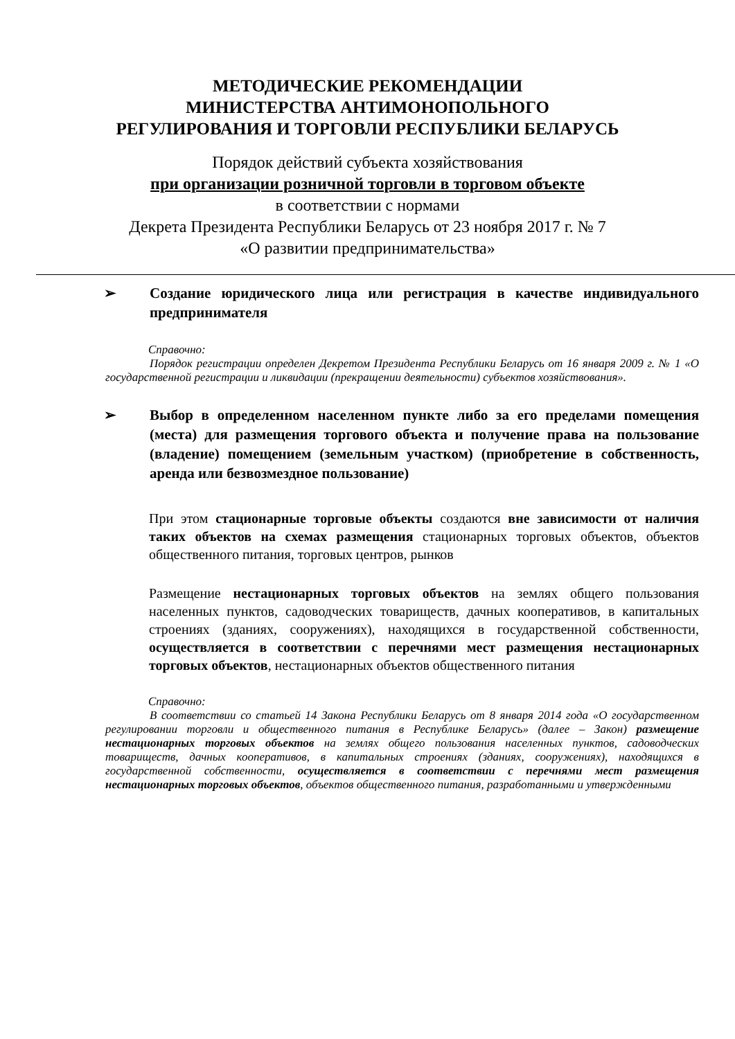МЕТОДИЧЕСКИЕ РЕКОМЕНДАЦИИ
МИНИСТЕРСТВА АНТИМОНОПОЛЬНОГО
РЕГУЛИРОВАНИЯ И ТОРГОВЛИ РЕСПУБЛИКИ БЕЛАРУСЬ
Порядок действий субъекта хозяйствования
при организации розничной торговли в торговом объекте
в соответствии с нормами
Декрета Президента Республики Беларусь от 23 ноября 2017 г. № 7
«О развитии предпринимательства»
➢ Создание юридического лица или регистрация в качестве индивидуального предпринимателя
Справочно:
Порядок регистрации определен Декретом Президента Республики Беларусь от 16 января 2009 г. № 1 «О государственной регистрации и ликвидации (прекращении деятельности) субъектов хозяйствования».
➢ Выбор в определенном населенном пункте либо за его пределами помещения (места) для размещения торгового объекта и получение права на пользование (владение) помещением (земельным участком) (приобретение в собственность, аренда или безвозмездное пользование)
При этом стационарные торговые объекты создаются вне зависимости от наличия таких объектов на схемах размещения стационарных торговых объектов, объектов общественного питания, торговых центров, рынков
Размещение нестационарных торговых объектов на землях общего пользования населенных пунктов, садоводческих товариществ, дачных кооперативов, в капитальных строениях (зданиях, сооружениях), находящихся в государственной собственности, осуществляется в соответствии с перечнями мест размещения нестационарных торговых объектов, нестационарных объектов общественного питания
Справочно:
В соответствии со статьей 14 Закона Республики Беларусь от 8 января 2014 года «О государственном регулировании торговли и общественного питания в Республике Беларусь» (далее – Закон) размещение нестационарных торговых объектов на землях общего пользования населенных пунктов, садоводческих товариществ, дачных кооперативов, в капитальных строениях (зданиях, сооружениях), находящихся в государственной собственности, осуществляется в соответствии с перечнями мест размещения нестационарных торговых объектов, объектов общественного питания, разработанными и утвержденными